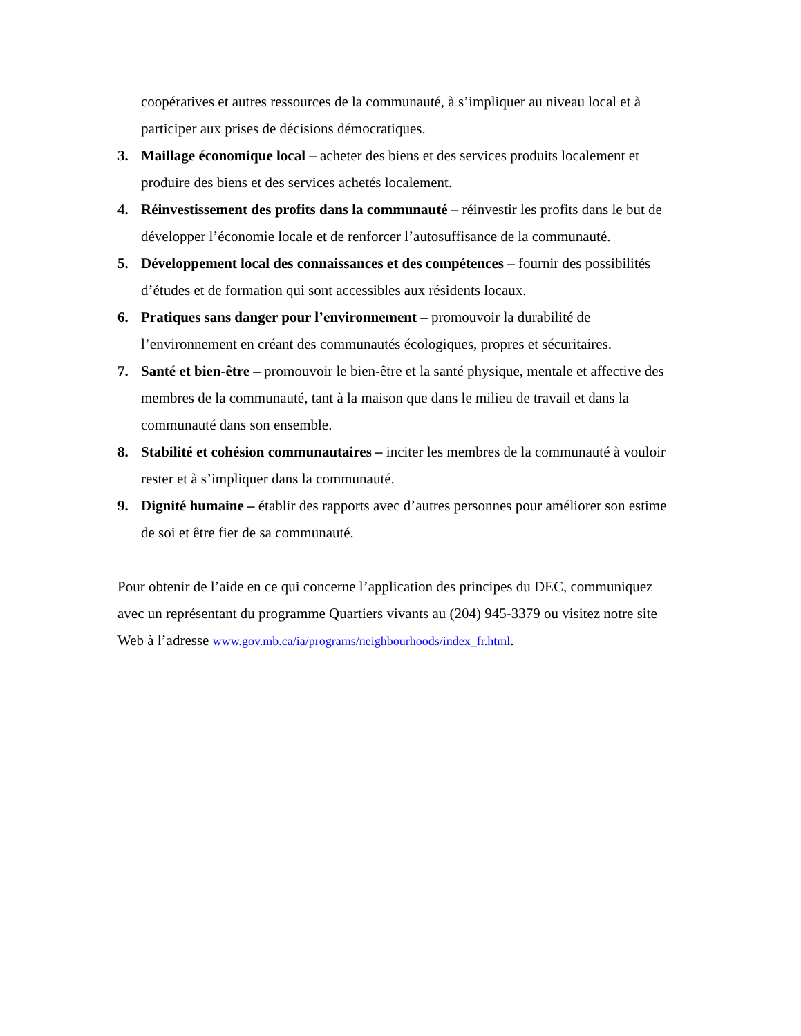coopératives et autres ressources de la communauté, à s’impliquer au niveau local et à participer aux prises de décisions démocratiques.
3. Maillage économique local – acheter des biens et des services produits localement et produire des biens et des services achetés localement.
4. Réinvestissement des profits dans la communauté – réinvestir les profits dans le but de développer l’économie locale et de renforcer l’autosuffisance de la communauté.
5. Développement local des connaissances et des compétences – fournir des possibilités d’études et de formation qui sont accessibles aux résidents locaux.
6. Pratiques sans danger pour l’environnement – promouvoir la durabilité de l’environnement en créant des communautés écologiques, propres et sécuritaires.
7. Santé et bien-être – promouvoir le bien-être et la santé physique, mentale et affective des membres de la communauté, tant à la maison que dans le milieu de travail et dans la communauté dans son ensemble.
8. Stabilité et cohésion communautaires – inciter les membres de la communauté à vouloir rester et à s’impliquer dans la communauté.
9. Dignité humaine – établir des rapports avec d’autres personnes pour améliorer son estime de soi et être fier de sa communauté.
Pour obtenir de l’aide en ce qui concerne l’application des principes du DEC, communiquez avec un représentant du programme Quartiers vivants au (204) 945-3379 ou visitez notre site Web à l’adresse www.gov.mb.ca/ia/programs/neighbourhoods/index_fr.html.